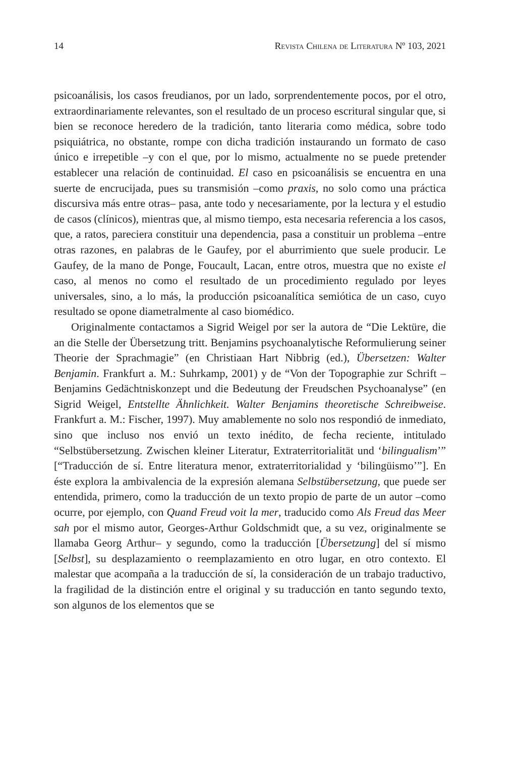14 Revista Chilena de Literatura Nº 103, 2021
psicoanálisis, los casos freudianos, por un lado, sorprendentemente pocos, por el otro, extraordinariamente relevantes, son el resultado de un proceso escritural singular que, si bien se reconoce heredero de la tradición, tanto literaria como médica, sobre todo psiquiátrica, no obstante, rompe con dicha tradición instaurando un formato de caso único e irrepetible –y con el que, por lo mismo, actualmente no se puede pretender establecer una relación de continuidad. El caso en psicoanálisis se encuentra en una suerte de encrucijada, pues su transmisión –como praxis, no solo como una práctica discursiva más entre otras– pasa, ante todo y necesariamente, por la lectura y el estudio de casos (clínicos), mientras que, al mismo tiempo, esta necesaria referencia a los casos, que, a ratos, pareciera constituir una dependencia, pasa a constituir un problema –entre otras razones, en palabras de le Gaufey, por el aburrimiento que suele producir. Le Gaufey, de la mano de Ponge, Foucault, Lacan, entre otros, muestra que no existe el caso, al menos no como el resultado de un procedimiento regulado por leyes universales, sino, a lo más, la producción psicoanalítica semiótica de un caso, cuyo resultado se opone diametralmente al caso biomédico.
Originalmente contactamos a Sigrid Weigel por ser la autora de “Die Lektüre, die an die Stelle der Übersetzung tritt. Benjamins psychoanalytische Reformulierung seiner Theorie der Sprachmagie” (en Christiaan Hart Nibbrig (ed.), Übersetzen: Walter Benjamin. Frankfurt a. M.: Suhrkamp, 2001) y de “Von der Topographie zur Schrift –Benjamins Gedächtniskonzept und die Bedeutung der Freudschen Psychoanalyse” (en Sigrid Weigel, Entstellte Ähnlichkeit. Walter Benjamins theoretische Schreibweise. Frankfurt a. M.: Fischer, 1997). Muy amablemente no solo nos respondió de inmediato, sino que incluso nos envió un texto inédito, de fecha reciente, intitulado “Selbstübersetzung. Zwischen kleiner Literatur, Extraterritorialität und ‘bilingualism’” [“Traducción de sí. Entre literatura menor, extraterritorialidad y ‘bilingüismo’”]. En éste explora la ambivalencia de la expresión alemana Selbstübersetzung, que puede ser entendida, primero, como la traducción de un texto propio de parte de un autor –como ocurre, por ejemplo, con Quand Freud voit la mer, traducido como Als Freud das Meer sah por el mismo autor, Georges-Arthur Goldschmidt que, a su vez, originalmente se llamaba Georg Arthur– y segundo, como la traducción [Übersetzung] del sí mismo [Selbst], su desplazamiento o reemplazamiento en otro lugar, en otro contexto. El malestar que acompaña a la traducción de sí, la consideración de un trabajo traductivo, la fragilidad de la distinción entre el original y su traducción en tanto segundo texto, son algunos de los elementos que se